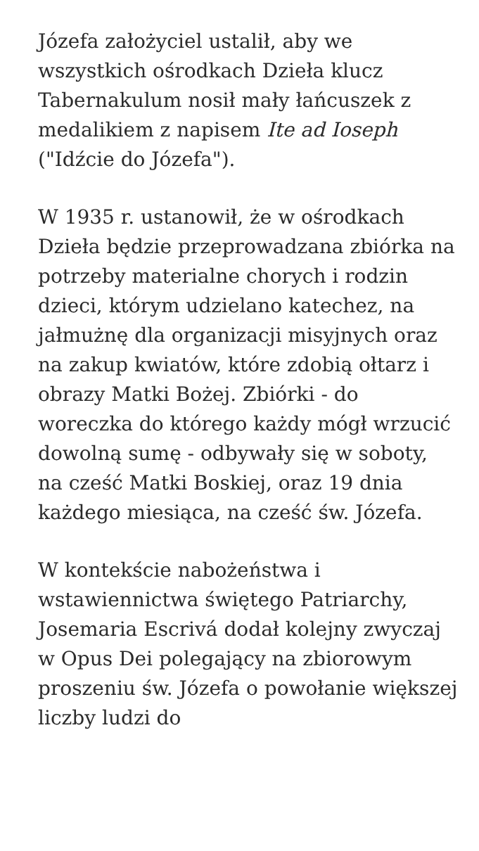Józefa założyciel ustalił, aby we wszystkich ośrodkach Dzieła klucz Tabernakulum nosił mały łańcuszek z medalikiem z napisem Ite ad Ioseph ("Idźcie do Józefa").
W 1935 r. ustanowił, że w ośrodkach Dzieła będzie przeprowadzana zbiórka na potrzeby materialne chorych i rodzin dzieci, którym udzielano katechez, na jałmużnę dla organizacji misyjnych oraz na zakup kwiatów, które zdobią ołtarz i obrazy Matki Bożej. Zbiórki - do woreczka do którego każdy mógł wrzucić dowolną sumę - odbywały się w soboty, na cześć Matki Boskiej, oraz 19 dnia każdego miesiąca, na cześć św. Józefa.
W kontekście nabożeństwa i wstawiennictwa świętego Patriarchy, Josemaria Escrivá dodał kolejny zwyczaj w Opus Dei polegający na zbiorowym proszeniu św. Józefa o powołanie większej liczby ludzi do